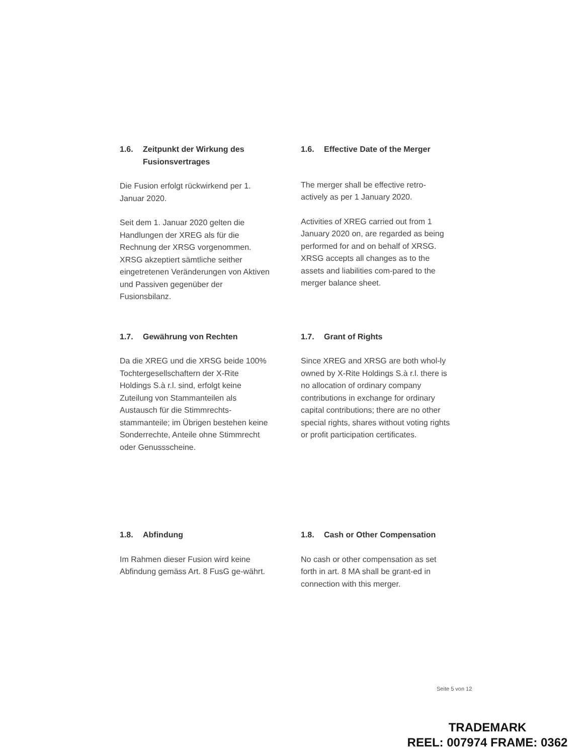1.6. Zeitpunkt der Wirkung des Fusionsvertrages
Die Fusion erfolgt rückwirkend per 1. Januar 2020.
Seit dem 1. Januar 2020 gelten die Handlungen der XREG als für die Rechnung der XRSG vorgenommen. XRSG akzeptiert sämtliche seither eingetretenen Veränderungen von Aktiven und Passiven gegenüber der Fusionsbilanz.
1.6. Effective Date of the Merger
The merger shall be effective retro-actively as per 1 January 2020.
Activities of XREG carried out from 1 January 2020 on, are regarded as being performed for and on behalf of XRSG. XRSG accepts all changes as to the assets and liabilities com-pared to the merger balance sheet.
1.7. Gewährung von Rechten
Da die XREG und die XRSG beide 100% Tochtergesellschaftern der X-Rite Holdings S.à r.l. sind, erfolgt keine Zuteilung von Stammanteilen als Austausch für die Stimmrechts-stammanteile; im Übrigen bestehen keine Sonderrechte, Anteile ohne Stimmrecht oder Genussscheine.
1.7. Grant of Rights
Since XREG and XRSG are both whol-ly owned by X-Rite Holdings S.à r.l. there is no allocation of ordinary company contributions in exchange for ordinary capital contributions; there are no other special rights, shares without voting rights or profit participation certificates.
1.8. Abfindung
Im Rahmen dieser Fusion wird keine Abfindung gemäss Art. 8 FusG ge-währt.
1.8. Cash or Other Compensation
No cash or other compensation as set forth in art. 8 MA shall be grant-ed in connection with this merger.
Seite 5 von 12
TRADEMARK
REEL: 007974 FRAME: 0362